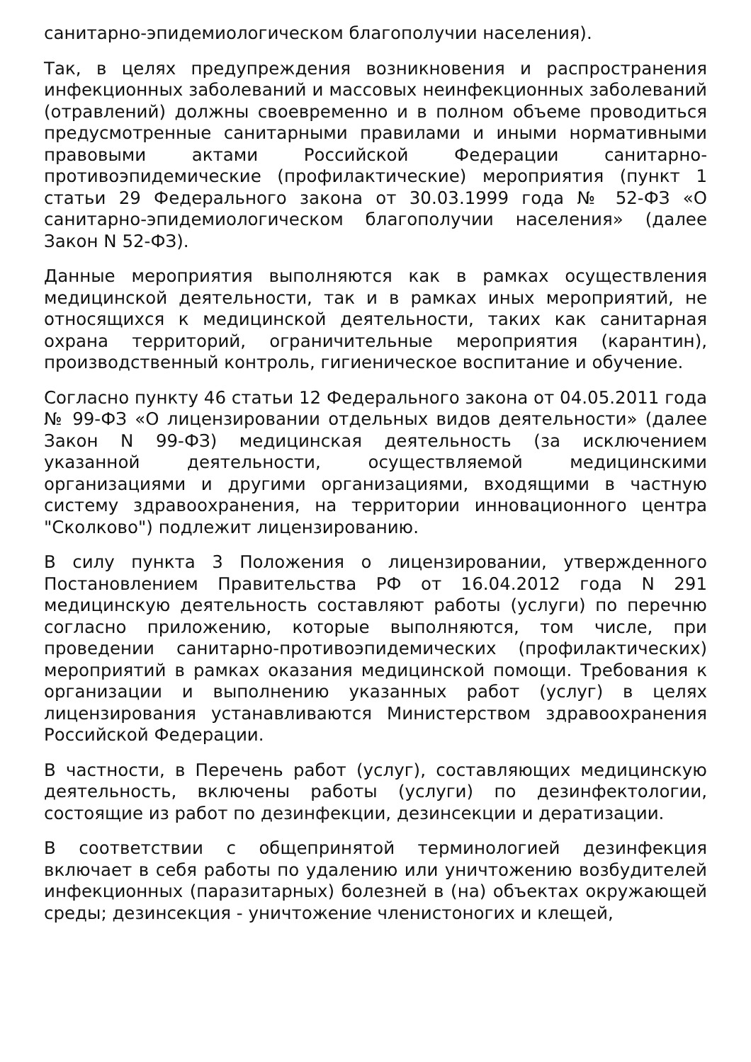санитарно-эпидемиологическом благополучии населения).
Так, в целях предупреждения возникновения и распространения инфекционных заболеваний и массовых неинфекционных заболеваний (отравлений) должны своевременно и в полном объеме проводиться предусмотренные санитарными правилами и иными нормативными правовыми актами Российской Федерации санитарно-противоэпидемические (профилактические) мероприятия (пункт 1 статьи 29 Федерального закона от 30.03.1999 года № 52-ФЗ «О санитарно-эпидемиологическом благополучии населения» (далее Закон N 52-ФЗ).
Данные мероприятия выполняются как в рамках осуществления медицинской деятельности, так и в рамках иных мероприятий, не относящихся к медицинской деятельности, таких как санитарная охрана территорий, ограничительные мероприятия (карантин), производственный контроль, гигиеническое воспитание и обучение.
Согласно пункту 46 статьи 12 Федерального закона от 04.05.2011 года № 99-ФЗ «О лицензировании отдельных видов деятельности» (далее Закон N 99-ФЗ) медицинская деятельность (за исключением указанной деятельности, осуществляемой медицинскими организациями и другими организациями, входящими в частную систему здравоохранения, на территории инновационного центра "Сколково") подлежит лицензированию.
В силу пункта 3 Положения о лицензировании, утвержденного Постановлением Правительства РФ от 16.04.2012 года N 291 медицинскую деятельность составляют работы (услуги) по перечню согласно приложению, которые выполняются, том числе, при проведении санитарно-противоэпидемических (профилактических) мероприятий в рамках оказания медицинской помощи. Требования к организации и выполнению указанных работ (услуг) в целях лицензирования устанавливаются Министерством здравоохранения Российской Федерации.
В частности, в Перечень работ (услуг), составляющих медицинскую деятельность, включены работы (услуги) по дезинфектологии, состоящие из работ по дезинфекции, дезинсекции и дератизации.
В соответствии с общепринятой терминологией дезинфекция включает в себя работы по удалению или уничтожению возбудителей инфекционных (паразитарных) болезней в (на) объектах окружающей среды; дезинсекция - уничтожение членистоногих и клещей,